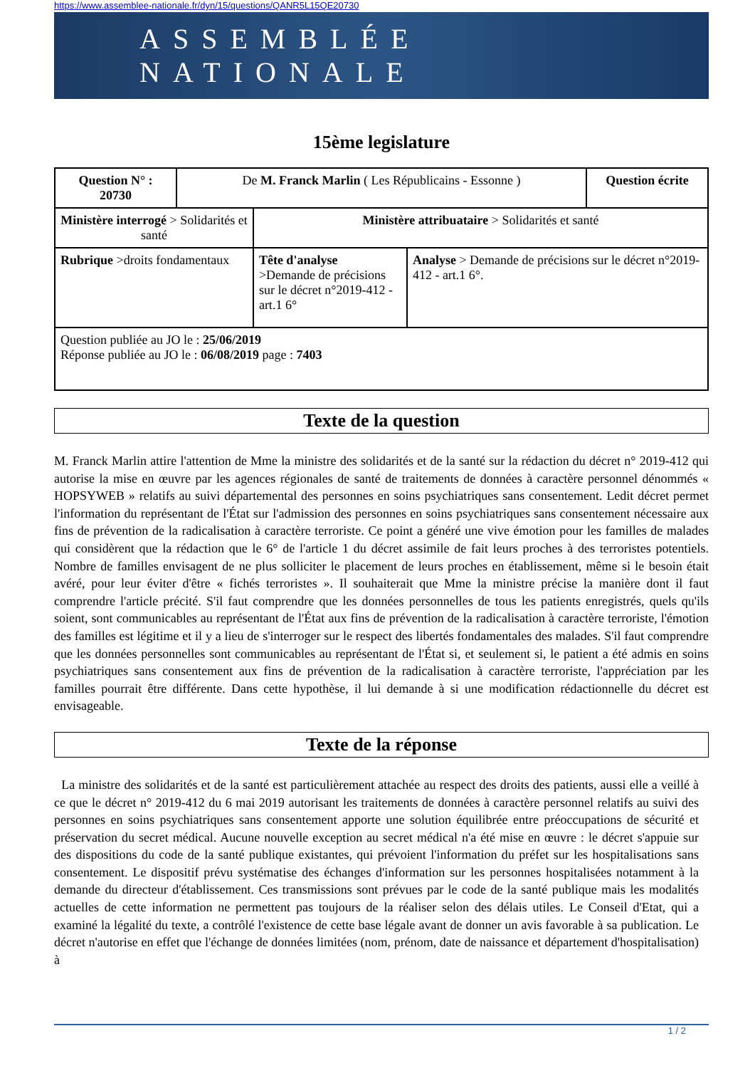https://www.assemblee-nationale.fr/dyn/15/questions/QANR5L15QE20730
ASSEMBLÉE NATIONALE
15ème legislature
| Question N° : 20730 | De M. Franck Marlin ( Les Républicains - Essonne ) | | | Question écrite |
| Ministère interrogé > Solidarités et santé | | Ministère attribuataire > Solidarités et santé | | |
| Rubrique >droits fondamentaux | | Tête d'analyse >Demande de précisions sur le décret n°2019-412 - art.1 6° | Analyse > Demande de précisions sur le décret n°2019-412 - art.1 6°. | |
| Question publiée au JO le : 25/06/2019 Réponse publiée au JO le : 06/08/2019 page : 7403 | | | | |
Texte de la question
M. Franck Marlin attire l'attention de Mme la ministre des solidarités et de la santé sur la rédaction du décret n° 2019-412 qui autorise la mise en œuvre par les agences régionales de santé de traitements de données à caractère personnel dénommés « HOPSYWEB » relatifs au suivi départemental des personnes en soins psychiatriques sans consentement. Ledit décret permet l'information du représentant de l'État sur l'admission des personnes en soins psychiatriques sans consentement nécessaire aux fins de prévention de la radicalisation à caractère terroriste. Ce point a généré une vive émotion pour les familles de malades qui considèrent que la rédaction que le 6° de l'article 1 du décret assimile de fait leurs proches à des terroristes potentiels. Nombre de familles envisagent de ne plus solliciter le placement de leurs proches en établissement, même si le besoin était avéré, pour leur éviter d'être « fichés terroristes ». Il souhaiterait que Mme la ministre précise la manière dont il faut comprendre l'article précité. S'il faut comprendre que les données personnelles de tous les patients enregistrés, quels qu'ils soient, sont communicables au représentant de l'État aux fins de prévention de la radicalisation à caractère terroriste, l'émotion des familles est légitime et il y a lieu de s'interroger sur le respect des libertés fondamentales des malades. S'il faut comprendre que les données personnelles sont communicables au représentant de l'État si, et seulement si, le patient a été admis en soins psychiatriques sans consentement aux fins de prévention de la radicalisation à caractère terroriste, l'appréciation par les familles pourrait être différente. Dans cette hypothèse, il lui demande à si une modification rédactionnelle du décret est envisageable.
Texte de la réponse
La ministre des solidarités et de la santé est particulièrement attachée au respect des droits des patients, aussi elle a veillé à ce que le décret n° 2019-412 du 6 mai 2019 autorisant les traitements de données à caractère personnel relatifs au suivi des personnes en soins psychiatriques sans consentement apporte une solution équilibrée entre préoccupations de sécurité et préservation du secret médical. Aucune nouvelle exception au secret médical n'a été mise en œuvre : le décret s'appuie sur des dispositions du code de la santé publique existantes, qui prévoient l'information du préfet sur les hospitalisations sans consentement. Le dispositif prévu systématise des échanges d'information sur les personnes hospitalisées notamment à la demande du directeur d'établissement. Ces transmissions sont prévues par le code de la santé publique mais les modalités actuelles de cette information ne permettent pas toujours de la réaliser selon des délais utiles. Le Conseil d'Etat, qui a examiné la légalité du texte, a contrôlé l'existence de cette base légale avant de donner un avis favorable à sa publication. Le décret n'autorise en effet que l'échange de données limitées (nom, prénom, date de naissance et département d'hospitalisation) à
1 / 2